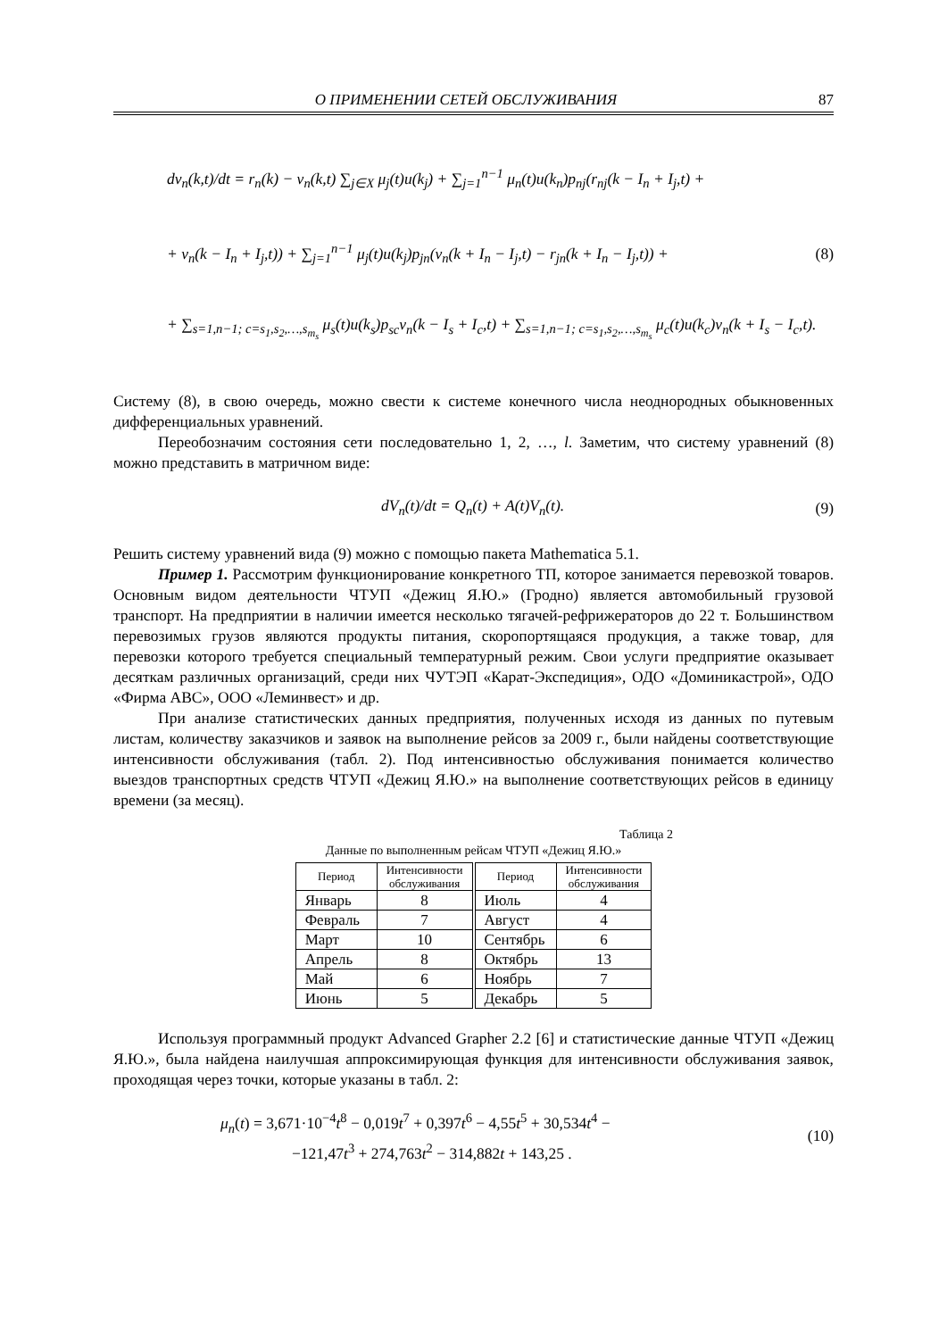О ПРИМЕНЕНИИ СЕТЕЙ ОБСЛУЖИВАНИЯ 87
dv<sub>n</sub>(k,t)/dt = r<sub>n</sub>(k) − v<sub>n</sub>(k,t) ∑<sub>j∈X</sub> μ<sub>j</sub>(t)u(k<sub>j</sub>) + ∑<sub>j=1</sub><sup>n−1</sup> μ<sub>n</sub>(t)u(k<sub>n</sub>)p<sub>nj</sub>(r<sub>nj</sub>(k − I<sub>n</sub> + I<sub>j</sub>,t) +
+ v<sub>n</sub>(k − I<sub>n</sub> + I<sub>j</sub>,t)) + ∑<sub>j=1</sub><sup>n−1</sup> μ<sub>j</sub>(t)u(k<sub>j</sub>)p<sub>jn</sub>(v<sub>n</sub>(k + I<sub>n</sub> − I<sub>j</sub>,t) − r<sub>jn</sub>(k + I<sub>n</sub> − I<sub>j</sub>,t)) + (8)
+ ∑<sub>s=1,n−1; c=s<sub>1</sub>,s<sub>2</sub>,…,s<sub>m<sub>s</sub></sub></sub> μ<sub>s</sub>(t)u(k<sub>s</sub>)p<sub>sc</sub>v<sub>n</sub>(k − I<sub>s</sub> + I<sub>c</sub>,t) + ∑<sub>s=1,n−1; c=s<sub>1</sub>,s<sub>2</sub>,…,s<sub>m<sub>s</sub></sub></sub> μ<sub>c</sub>(t)u(k<sub>c</sub>)v<sub>n</sub>(k + I<sub>s</sub> − I<sub>c</sub>,t).
Систему (8), в свою очередь, можно свести к системе конечного числа неоднородных обыкновенных дифференциальных уравнений.
Переобозначим состояния сети последовательно 1, 2, …, l. Заметим, что систему уравнений (8) можно представить в матричном виде:
dV<sub>n</sub>(t)/dt = Q<sub>n</sub>(t) + A(t)V<sub>n</sub>(t). (9)
Решить систему уравнений вида (9) можно с помощью пакета Mathematica 5.1.
Пример 1. Рассмотрим функционирование конкретного ТП, которое занимается перевозкой товаров. Основным видом деятельности ЧТУП «Дежиц Я.Ю.» (Гродно) является автомобильный грузовой транспорт. На предприятии в наличии имеется несколько тягачей-рефрижераторов до 22 т. Большинством перевозимых грузов являются продукты питания, скоропортящаяся продукция, а также товар, для перевозки которого требуется специальный температурный режим. Свои услуги предприятие оказывает десяткам различных организаций, среди них ЧУТЭП «Карат-Экспедиция», ОДО «Доминикастрой», ОДО «Фирма АВС», ООО «Леминвест» и др.
При анализе статистических данных предприятия, полученных исходя из данных по путевым листам, количеству заказчиков и заявок на выполнение рейсов за 2009 г., были найдены соответствующие интенсивности обслуживания (табл. 2). Под интенсивностью обслуживания понимается количество выездов транспортных средств ЧТУП «Дежиц Я.Ю.» на выполнение соответствующих рейсов в единицу времени (за месяц).
Таблица 2
Данные по выполненным рейсам ЧТУП «Дежиц Я.Ю.»
| Период | Интенсивности обслуживания | Период | Интенсивности обслуживания |
| --- | --- | --- | --- |
| Январь | 8 | Июль | 4 |
| Февраль | 7 | Август | 4 |
| Март | 10 | Сентябрь | 6 |
| Апрель | 8 | Октябрь | 13 |
| Май | 6 | Ноябрь | 7 |
| Июнь | 5 | Декабрь | 5 |
Используя программный продукт Advanced Grapher 2.2 [6] и статистические данные ЧТУП «Дежиц Я.Ю.», была найдена наилучшая аппроксимирующая функция для интенсивности обслуживания заявок, проходящая через точки, которые указаны в табл. 2:
μ<sub>n</sub>(t) = 3,671·10<sup>−4</sup>t<sup>8</sup> − 0,019t<sup>7</sup> + 0,397t<sup>6</sup> − 4,55t<sup>5</sup> + 30,534t<sup>4</sup> −
−121,47t<sup>3</sup> + 274,763t<sup>2</sup> − 314,882t + 143,25 . (10)